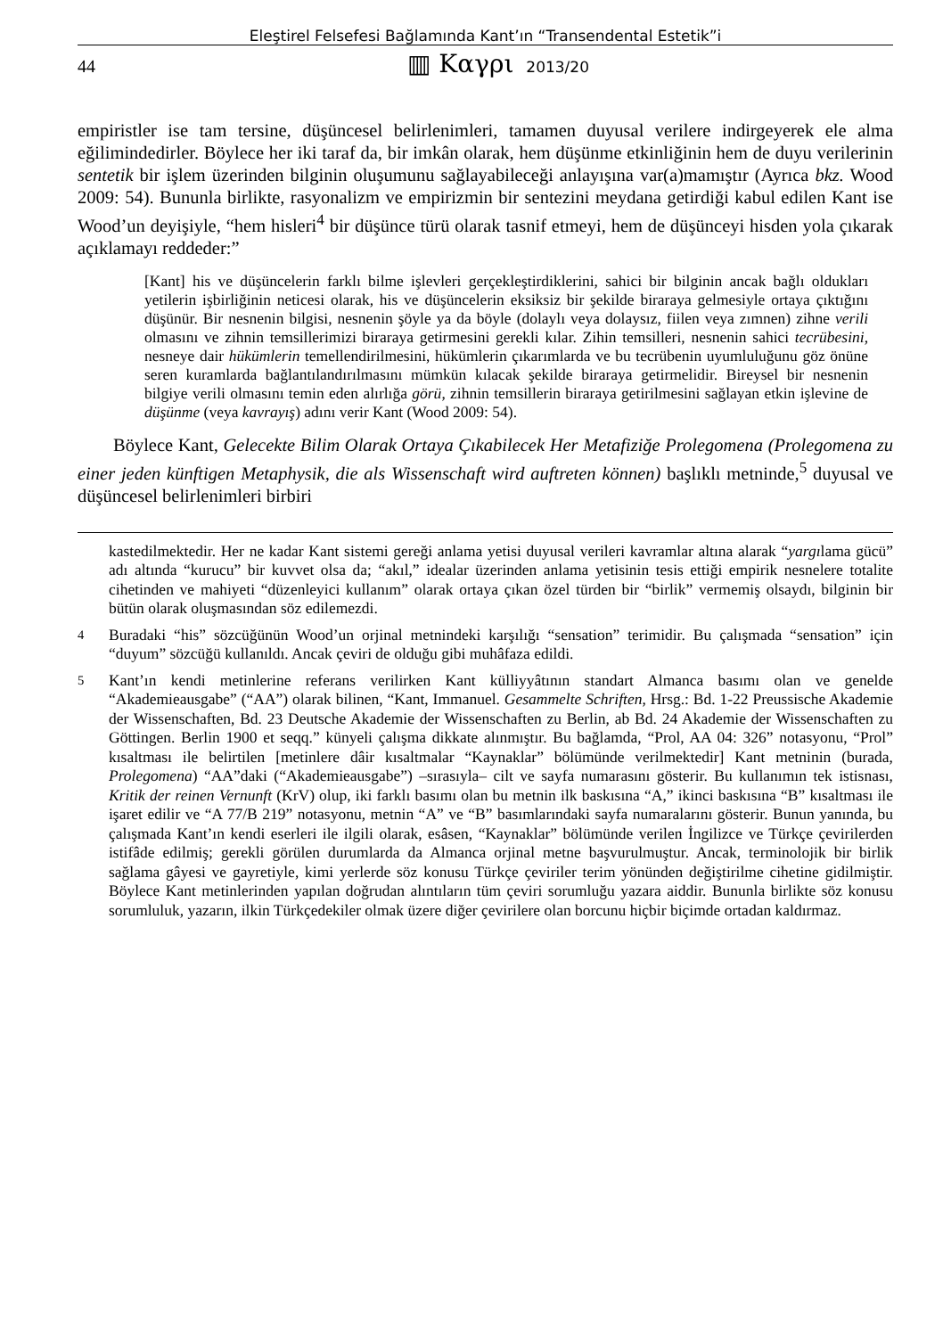Eleştirel Felsefesi Bağlamında Kant’ın “Transendental Estetik”i
44 ▥ Καγρι 2013/20
empiristler ise tam tersine, düşüncesel belirlenimleri, tamamen duyusal verilere indirgeyerek ele alma eğilimindedirler. Böylece her iki taraf da, bir imkân olarak, hem düşünme etkinliğinin hem de duyu verilerinin sentetik bir işlem üzerinden bilginin oluşumunu sağlayabileceği anlayışına var(a)mamıştır (Ayrıca bkz. Wood 2009: 54). Bununla birlikte, rasyonalizm ve empirizmin bir sentezini meydana getirdiği kabul edilen Kant ise Wood’un deyişiyle, “hem hisleri<sup>4</sup> bir düşünce türü olarak tasnif etmeyi, hem de düşünceyi hisden yola çıkarak açıklamayı reddeder:”
[Kant] his ve düşüncelerin farklı bilme işlevleri gerçekleştirdiklerini, sahici bir bilginin ancak bağlı oldukları yetilerin işbirliğinin neticesi olarak, his ve düşüncelerin eksiksiz bir şekilde biraraya gelmesiyle ortaya çıktığını düşünür. Bir nesnenin bilgisi, nesnenin şöyle ya da böyle (dolaylı veya dolaysız, fiilen veya zımnen) zihne verili olmasını ve zihnin temsillerimizi biraraya getirmesini gerekli kılar. Zihin temsilleri, nesnenin sahici tecrübesini, nesneye dair hükümlerin temellendirilmesini, hükümlerin çıkarımlarda ve bu tecrübenin uyumluluğunu göz önüne seren kuramlarda bağlantılandırılmasını mümkün kılacak şekilde biraraya getirmelidir. Bireysel bir nesnenin bilgiye verili olmasını temin eden alırlığa görü, zihnin temsillerin biraraya getirilmesini sağlayan etkin işlevine de düşünme (veya kavrayış) adını verir Kant (Wood 2009: 54).
Böylece Kant, Gelecekte Bilim Olarak Ortaya Çıkabilecek Her Metafiziğe Prolegomena (Prolegomena zu einer jeden künftigen Metaphysik, die als Wissenschaft wird auftreten können) başlıklı metninde,<sup>5</sup> duyusal ve düşüncesel belirlenimleri birbiri
kastedilmektedir. Her ne kadar Kant sistemi gereği anlama yetisi duyusal verileri kavramlar altına alarak “yargılama gücü” adı altında “kurucu” bir kuvvet olsa da; “akıl,” idealar üzerinden anlama yetisinin tesis ettiği empirik nesnelere totalite cihetinden ve mahiyeti “düzenleyici kullanım” olarak ortaya çıkan özel türden bir “birlik” vermemiş olsaydı, bilginin bir bütün olarak oluşmasından söz edilemezdi.
<sup>4</sup> Buradaki “his” sözcüğünün Wood’un orjinal metnindeki karşılığı “sensation” terimidir. Bu çalışmada “sensation” için “duyum” sözcüğü kullanıldı. Ancak çeviri de olduğu gibi muhâfaza edildi.
<sup>5</sup> Kant’ın kendi metinlerine referans verilirken Kant külliyyâtının standart Almanca basımı olan ve genelde “Akademieausgabe” (“AA”) olarak bilinen, “Kant, Immanuel. Gesammelte Schriften, Hrsg.: Bd. 1-22 Preussische Akademie der Wissenschaften, Bd. 23 Deutsche Akademie der Wissenschaften zu Berlin, ab Bd. 24 Akademie der Wissenschaften zu Göttingen. Berlin 1900 et seqq.” künyeli çalışma dikkate alınmıştır. Bu bağlamda, “Prol, AA 04: 326” notasyonu, “Prol” kısaltması ile belirtilen [metinlere dâir kısaltmalar “Kaynaklar” bölümünde verilmektedir] Kant metninin (burada, Prolegomena) “AA”daki (“Akademieausgabe”) –sırasıyla– cilt ve sayfa numarasını gösterir. Bu kullanımın tek istisnası, Kritik der reinen Vernunft (KrV) olup, iki farklı basımı olan bu metnin ilk baskısına “A,” ikinci baskısına “B” kısaltması ile işaret edilir ve “A 77/B 219” notasyonu, metnin “A” ve “B” basımlarındaki sayfa numaralarını gösterir. Bunun yanında, bu çalışmada Kant’ın kendi eserleri ile ilgili olarak, esâsen, “Kaynaklar” bölümünde verilen İngilizce ve Türkçe çevirilerden istifâde edilmiş; gerekli görülen durumlarda da Almanca orjinal metne başvurulmuştur. Ancak, terminolojik bir birlik sağlama gâyesi ve gayretiyle, kimi yerlerde söz konusu Türkçe çeviriler terim yönünden değiştirilme cihetine gidilmiştir. Böylece Kant metinlerinden yapılan doğrudan alıntıların tüm çeviri sorumluğu yazara aiddir. Bununla birlikte söz konusu sorumluluk, yazarın, ilkin Türkçedekiler olmak üzere diğer çevirilere olan borcunu hiçbir biçimde ortadan kaldırmaz.